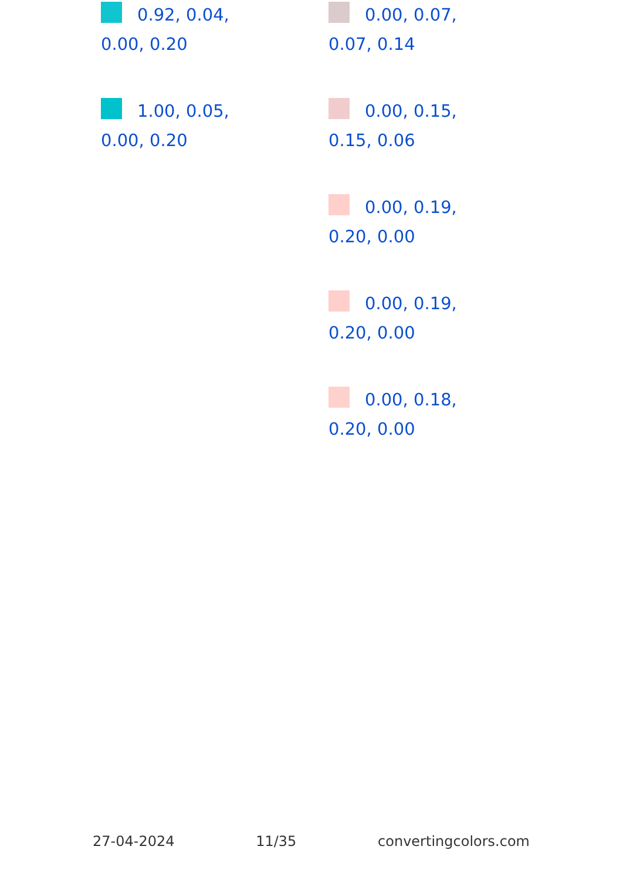0.92, 0.04, 0.00, 0.20
1.00, 0.05, 0.00, 0.20
0.00, 0.07, 0.07, 0.14
0.00, 0.15, 0.15, 0.06
0.00, 0.19, 0.20, 0.00
0.00, 0.19, 0.20, 0.00
0.00, 0.18, 0.20, 0.00
27-04-2024 11/35 convertingcolors.com